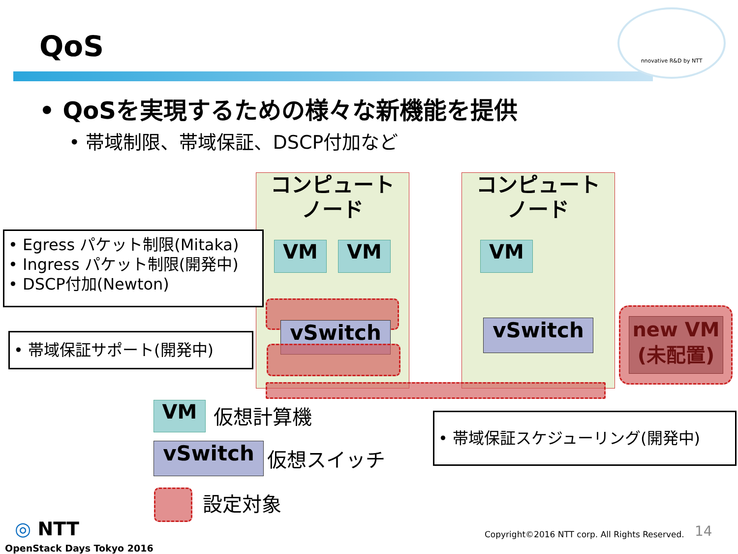QoS
nnovative R&D by NTT
• QoSを実現するための様々な新機能を提供
• 帯域制限、帯域保証、DSCP付加など
コンピュート
ノード
コンピュート
ノード
VM VM VM
vSwitch vSwitch
new VM
(未配置)
• Egress パケット制限(Mitaka)
• Ingress パケット制限(開発中)
• DSCP付加(Newton)
• 帯域保証サポート(開発中)
• 帯域保証スケジューリング(開発中)
VM 仮想計算機
vSwitch 仮想スイッチ
設定対象
◎ NTT
OpenStack Days Tokyo 2016
Copyright©2016 NTT corp. All Rights Reserved.
14